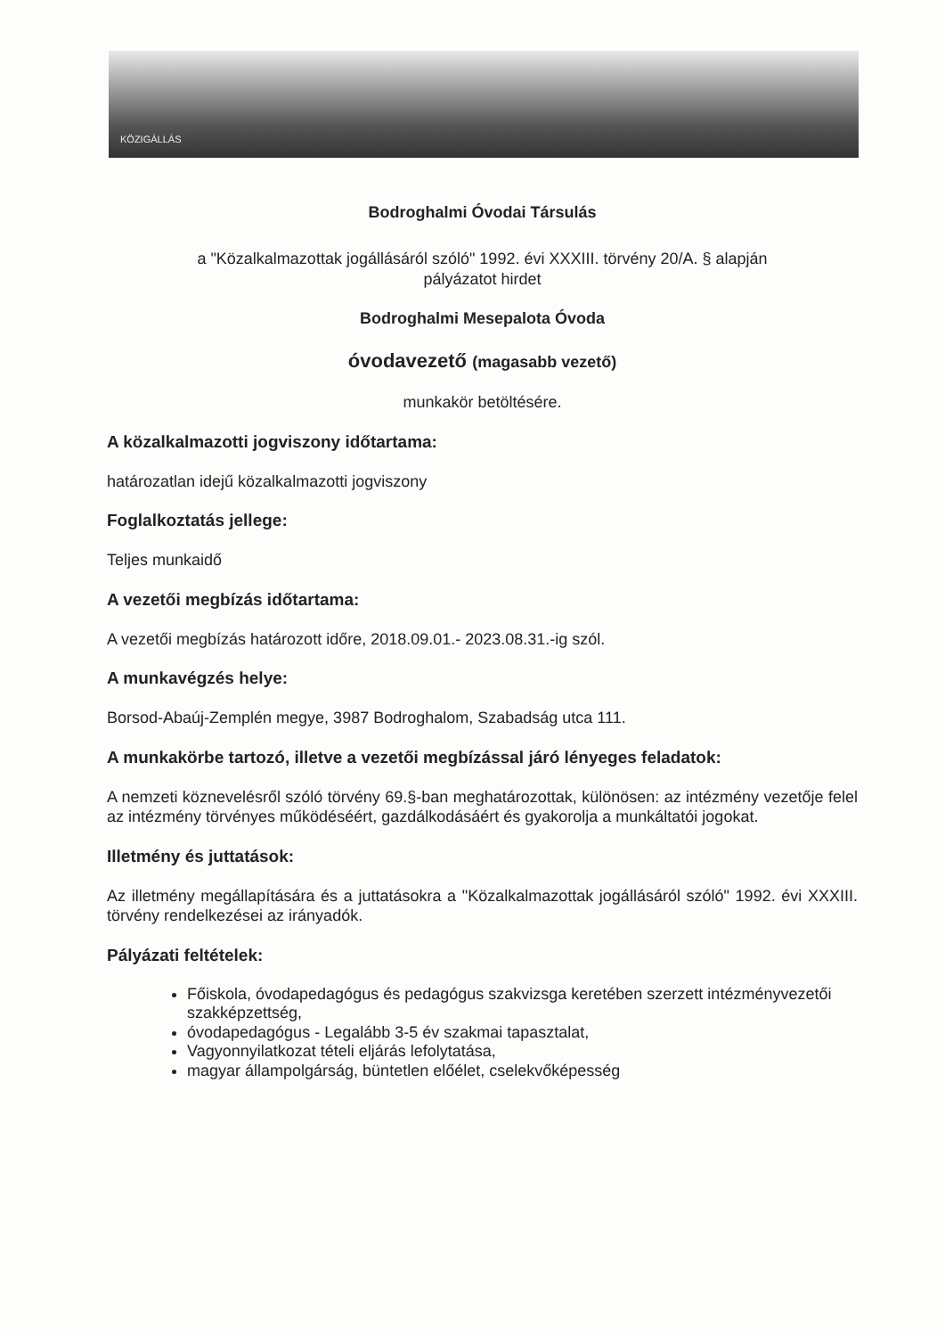KÖZIGÁLLÁS
Bodroghalmi Óvodai Társulás
a "Közalkalmazottak jogállásáról szóló" 1992. évi XXXIII. törvény 20/A. § alapján
pályázatot hirdet
Bodroghalmi Mesepalota Óvoda
óvodavezető (magasabb vezető)
munkakör betöltésére.
A közalkalmazotti jogviszony időtartama:
határozatlan idejű közalkalmazotti jogviszony
Foglalkoztatás jellege:
Teljes munkaidő
A vezetői megbízás időtartama:
A vezetői megbízás határozott időre, 2018.09.01.- 2023.08.31.-ig szól.
A munkavégzés helye:
Borsod-Abaúj-Zemplén megye, 3987 Bodroghalom, Szabadság utca 111.
A munkakörbe tartozó, illetve a vezetői megbízással járó lényeges feladatok:
A nemzeti köznevelésről szóló törvény 69.§-ban meghatározottak, különösen: az intézmény vezetője felel az intézmény törvényes működéséért, gazdálkodásáért és gyakorolja a munkáltatói jogokat.
Illetmény és juttatások:
Az illetmény megállapítására és a juttatásokra a "Közalkalmazottak jogállásáról szóló" 1992. évi XXXIII. törvény rendelkezései az irányadók.
Pályázati feltételek:
Főiskola, óvodapedagógus és pedagógus szakvizsga keretében szerzett intézményvezetői szakképzettség,
óvodapedagógus - Legalább 3-5 év szakmai tapasztalat,
Vagyonnyilatkozat tételi eljárás lefolytatása,
magyar állampolgárság, büntetlen előélet, cselekvőképesség